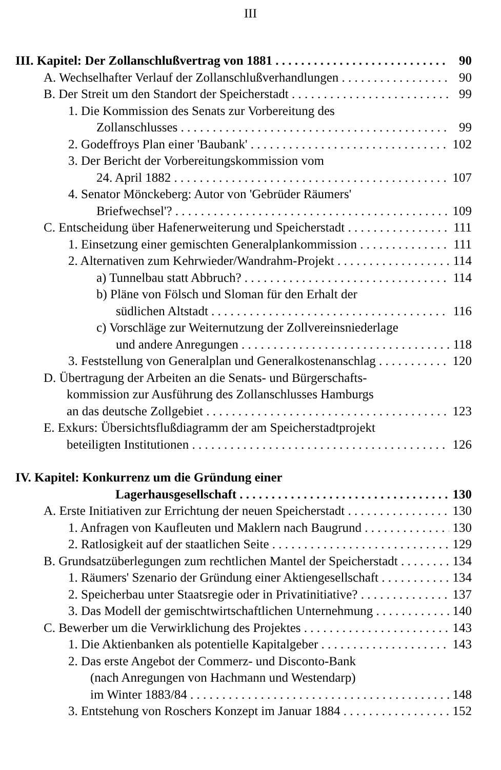III
III. Kapitel: Der Zollanschlußvertrag von 1881 90
A. Wechselhafter Verlauf der Zollanschlußverhandlungen 90
B. Der Streit um den Standort der Speicherstadt 99
1. Die Kommission des Senats zur Vorbereitung des
Zollanschlusses 99
2. Godeffroys Plan einer 'Baubank' 102
3. Der Bericht der Vorbereitungskommission vom
24. April 1882 107
4. Senator Mönckeberg: Autor von 'Gebrüder Räumers'
Briefwechsel'? 109
C. Entscheidung über Hafenerweiterung und Speicherstadt 111
1. Einsetzung einer gemischten Generalplankommission 111
2. Alternativen zum Kehrwieder/Wandrahm-Projekt 114
a) Tunnelbau statt Abbruch? 114
b) Pläne von Fölsch und Sloman für den Erhalt der
südlichen Altstadt 116
c) Vorschläge zur Weiternutzung der Zollvereinsniederlage
und andere Anregungen 118
3. Feststellung von Generalplan und Generalkostenanschlag 120
D. Übertragung der Arbeiten an die Senats- und Bürgerschafts-
kommission zur Ausführung des Zollanschlusses Hamburgs
an das deutsche Zollgebiet 123
E. Exkurs: Übersichtsflußdiagramm der am Speicherstadtprojekt
beteiligten Institutionen 126
IV. Kapitel: Konkurrenz um die Gründung einer
Lagerhausgesellschaft 130
A. Erste Initiativen zur Errichtung der neuen Speicherstadt 130
1. Anfragen von Kaufleuten und Maklern nach Baugrund 130
2. Ratlosigkeit auf der staatlichen Seite 129
B. Grundsatzüberlegungen zum rechtlichen Mantel der Speicherstadt 134
1. Räumers' Szenario der Gründung einer Aktiengesellschaft 134
2. Speicherbau unter Staatsregie oder in Privatinitiative? 137
3. Das Modell der gemischtwirtschaftlichen Unternehmung 140
C. Bewerber um die Verwirklichung des Projektes 143
1. Die Aktienbanken als potentielle Kapitalgeber 143
2. Das erste Angebot der Commerz- und Disconto-Bank
(nach Anregungen von Hachmann und Westendarp)
im Winter 1883/84 148
3. Entstehung von Roschers Konzept im Januar 1884 152